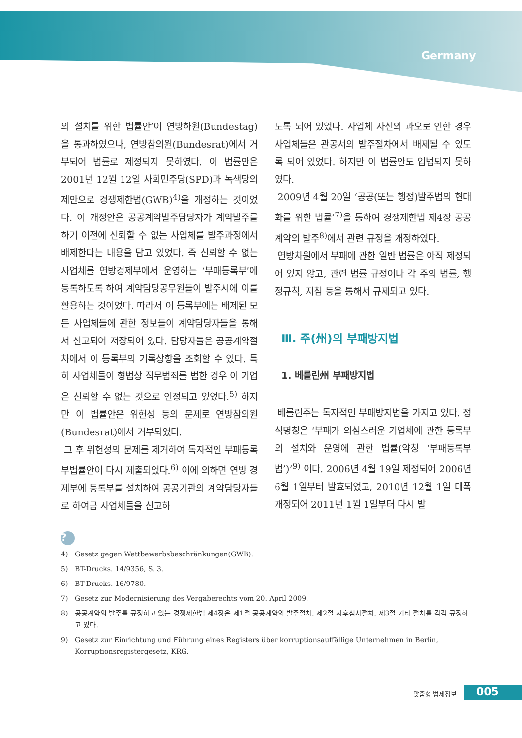Germany
의 설치를 위한 법률안’이 연방하원(Bundestag)을 통과하였으나, 연방참의원(Bundesrat)에서 거부되어 법률로 제정되지 못하였다. 이 법률안은 2001년 12월 12일 사회민주당(SPD)과 녹색당의 제안으로 경쟁제한법(GWB)<sup>4)</sup>을 개정하는 것이었다. 이 개정안은 공공계약발주담당자가 계약발주를 하기 이전에 신뢰할 수 없는 사업체를 발주과정에서 배제한다는 내용을 담고 있었다. 즉 신뢰할 수 없는 사업체를 연방경제부에서 운영하는 ‘부패등록부’에 등록하도록 하여 계약담당공무원들이 발주시에 이를 활용하는 것이었다. 따라서 이 등록부에는 배제된 모든 사업체들에 관한 정보들이 계약담당자들을 통해서 신고되어 저장되어 있다. 담당자들은 공공계약절차에서 이 등록부의 기록상항을 조회할 수 있다. 특히 사업체들이 형법상 직무범죄를 범한 경우 이 기업은 신뢰할 수 없는 것으로 인정되고 있었다.<sup>5)</sup> 하지만 이 법률안은 위헌성 등의 문제로 연방참의원(Bundesrat)에서 거부되었다.
그 후 위헌성의 문제를 제거하여 독자적인 부패등록부법률안이 다시 제출되었다.<sup>6)</sup> 이에 의하면 연방 경제부에 등록부를 설치하여 공공기관의 계약담당자들로 하여금 사업체들을 신고하
도록 되어 있었다. 사업체 자신의 과오로 인한 경우 사업체들은 관공서의 발주절차에서 배제될 수 있도록 되어 있었다. 하지만 이 법률안도 입법되지 못하였다.
2009년 4월 20일 ‘공공(또는 행정)발주법의 현대화를 위한 법률’<sup>7)</sup>을 통하여 경쟁제한법 제4장 공공계약의 발주<sup>8)</sup>에서 관련 규정을 개정하였다.
연방차원에서 부패에 관한 일반 법률은 아직 제정되어 있지 않고, 관련 법률 규정이나 각 주의 법률, 행정규칙, 지침 등을 통해서 규제되고 있다.
Ⅲ. 주(州)의 부패방지법
1. 베를린州 부패방지법
베를린주는 독자적인 부패방지법을 가지고 있다. 정식명칭은 ‘부패가 의심스러운 기업체에 관한 등록부의 설치와 운영에 관한 법률(약칭 ‘부패등록부법’)’<sup>9)</sup> 이다. 2006년 4월 19일 제정되어 2006년 6월 1일부터 발효되었고, 2010년 12월 1일 대폭 개정되어 2011년 1월 1일부터 다시 발
?
4) Gesetz gegen Wettbewerbsbeschränkungen(GWB).
5) BT-Drucks. 14/9356, S. 3.
6) BT-Drucks. 16/9780.
7) Gesetz zur Modernisierung des Vergaberechts vom 20. April 2009.
8) 공공계약의 발주를 규정하고 있는 경쟁제한법 제4장은 제1절 공공계약의 발주절차, 제2절 사후심사절차, 제3절 기타 절차를 각각 규정하고 있다.
9) Gesetz zur Einrichtung und Führung eines Registers über korruptionsauffällige Unternehmen in Berlin, Korruptionsregistergesetz, KRG.
맞춤형 법제정보 005